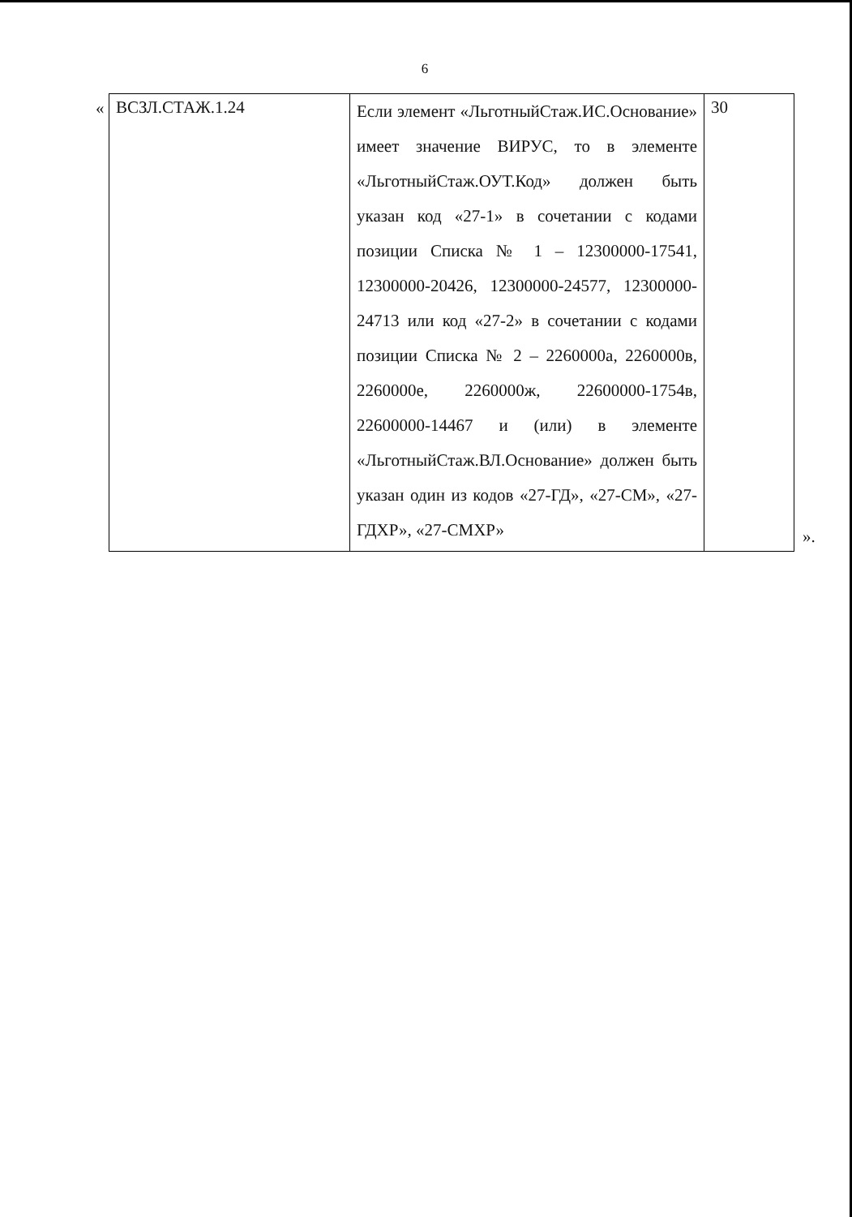6
«
| ВСЗЛ.СТАЖ.1.24 | Если элемент «ЛьготныйСтаж.ИС.Основание» имеет значение ВИРУС, то в элементе «ЛьготныйСтаж.ОУТ.Код» должен быть указан код «27-1» в сочетании с кодами позиции Списка № 1 – 12300000-17541, 12300000-20426, 12300000-24577, 12300000-24713 или код «27-2» в сочетании с кодами позиции Списка № 2 – 2260000а, 2260000в, 2260000е, 2260000ж, 22600000-1754в, 22600000-14467 и (или) в элементе «ЛьготныйСтаж.ВЛ.Основание» должен быть указан один из кодов «27-ГД», «27-СМ», «27-ГДХР», «27-СМХР» | 30 |
».